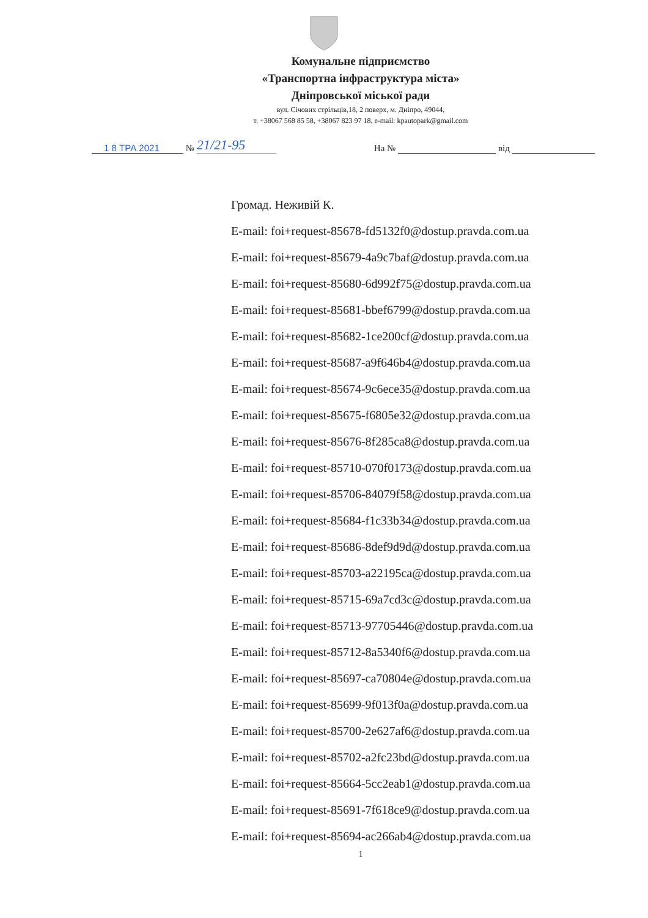Комунальне підприємство
«Транспортна інфраструктура міста»
Дніпровської міської ради
вул. Січових стрільців,18, 2 поверх, м. Дніпро, 49044,
т. +38067 568 85 58, +38067 823 97 18, e-mail: kpautopark@gmail.com
1 8 ТРА 2021 № 21/21-95 На № від
Громад. Неживій К.
E-mail: foi+request-85678-fd5132f0@dostup.pravda.com.ua
E-mail: foi+request-85679-4a9c7baf@dostup.pravda.com.ua
E-mail: foi+request-85680-6d992f75@dostup.pravda.com.ua
E-mail: foi+request-85681-bbef6799@dostup.pravda.com.ua
E-mail: foi+request-85682-1ce200cf@dostup.pravda.com.ua
E-mail: foi+request-85687-a9f646b4@dostup.pravda.com.ua
E-mail: foi+request-85674-9c6ece35@dostup.pravda.com.ua
E-mail: foi+request-85675-f6805e32@dostup.pravda.com.ua
E-mail: foi+request-85676-8f285ca8@dostup.pravda.com.ua
E-mail: foi+request-85710-070f0173@dostup.pravda.com.ua
E-mail: foi+request-85706-84079f58@dostup.pravda.com.ua
E-mail: foi+request-85684-f1c33b34@dostup.pravda.com.ua
E-mail: foi+request-85686-8def9d9d@dostup.pravda.com.ua
E-mail: foi+request-85703-a22195ca@dostup.pravda.com.ua
E-mail: foi+request-85715-69a7cd3c@dostup.pravda.com.ua
E-mail: foi+request-85713-97705446@dostup.pravda.com.ua
E-mail: foi+request-85712-8a5340f6@dostup.pravda.com.ua
E-mail: foi+request-85697-ca70804e@dostup.pravda.com.ua
E-mail: foi+request-85699-9f013f0a@dostup.pravda.com.ua
E-mail: foi+request-85700-2e627af6@dostup.pravda.com.ua
E-mail: foi+request-85702-a2fc23bd@dostup.pravda.com.ua
E-mail: foi+request-85664-5cc2eab1@dostup.pravda.com.ua
E-mail: foi+request-85691-7f618ce9@dostup.pravda.com.ua
E-mail: foi+request-85694-ac266ab4@dostup.pravda.com.ua
1